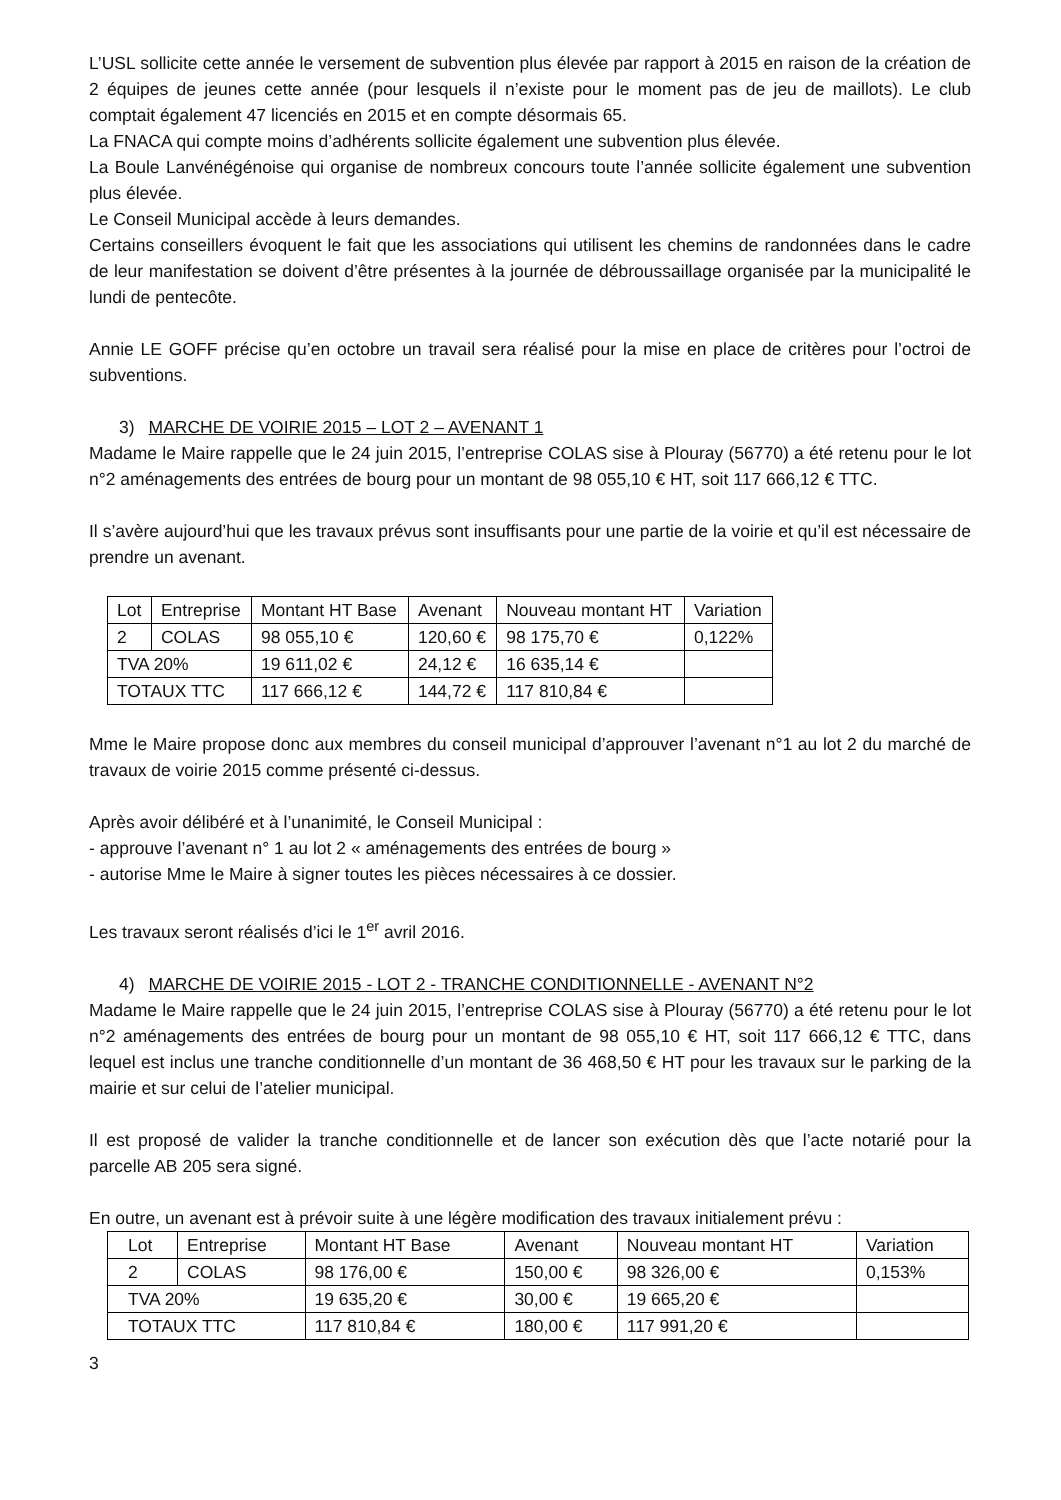L’USL sollicite cette année le versement de subvention plus élevée par rapport à 2015 en raison de la création de 2 équipes de jeunes cette année (pour lesquels il n’existe pour le moment pas de jeu de maillots). Le club comptait également 47 licenciés en 2015 et en compte désormais 65.
La FNACA qui compte moins d’adhérents sollicite également une subvention plus élevée.
La Boule Lanvénégénoise qui organise de nombreux concours toute l’année sollicite également une subvention plus élevée.
Le Conseil Municipal accède à leurs demandes.
Certains conseillers évoquent le fait que les associations qui utilisent les chemins de randonnées dans le cadre de leur manifestation se doivent d’être présentes à la journée de débroussaillage organisée par la municipalité le lundi de pentecôte.
Annie LE GOFF précise qu’en octobre un travail sera réalisé pour la mise en place de critères pour l’octroi de subventions.
3) MARCHE DE VOIRIE 2015 – LOT 2 – AVENANT 1
Madame le Maire rappelle que le 24 juin 2015, l’entreprise COLAS sise à Plouray (56770) a été retenu pour le lot n°2 aménagements des entrées de bourg pour un montant de 98 055,10 € HT, soit 117 666,12 € TTC.
Il s’avère aujourd’hui que les travaux prévus sont insuffisants pour une partie de la voirie et qu’il est nécessaire de prendre un avenant.
| Lot | Entreprise | Montant HT Base | Avenant | Nouveau montant HT | Variation |
| 2 | COLAS | 98 055,10 € | 120,60 € | 98 175,70 € | 0,122% |
| TVA 20% | | 19 611,02 € | 24,12 € | 16 635,14 € | |
| TOTAUX TTC | | 117 666,12 € | 144,72 € | 117 810,84 € | |
Mme le Maire propose donc aux membres du conseil municipal d’approuver l’avenant n°1 au lot 2 du marché de travaux de voirie 2015 comme présenté ci-dessus.
Après avoir délibéré et à l’unanimité, le Conseil Municipal :
- approuve l’avenant n° 1 au lot 2 « aménagements des entrées de bourg »
- autorise Mme le Maire à signer toutes les pièces nécessaires à ce dossier.
Les travaux seront réalisés d’ici le 1<sup>er</sup> avril 2016.
4) MARCHE DE VOIRIE 2015 - LOT 2 - TRANCHE CONDITIONNELLE - AVENANT N°2
Madame le Maire rappelle que le 24 juin 2015, l’entreprise COLAS sise à Plouray (56770) a été retenu pour le lot n°2 aménagements des entrées de bourg pour un montant de 98 055,10 € HT, soit 117 666,12 € TTC, dans lequel est inclus une tranche conditionnelle d’un montant de 36 468,50 € HT pour les travaux sur le parking de la mairie et sur celui de l’atelier municipal.
Il est proposé de valider la tranche conditionnelle et de lancer son exécution dès que l’acte notarié pour la parcelle AB 205 sera signé.
En outre, un avenant est à prévoir suite à une légère modification des travaux initialement prévu :
| Lot | Entreprise | Montant HT Base | Avenant | Nouveau montant HT | Variation |
| 2 | COLAS | 98 176,00 € | 150,00 € | 98 326,00 € | 0,153% |
| TVA 20% | | 19 635,20 € | 30,00 € | 19 665,20 € | |
| TOTAUX TTC | | 117 810,84 € | 180,00 € | 117 991,20 € | |
3